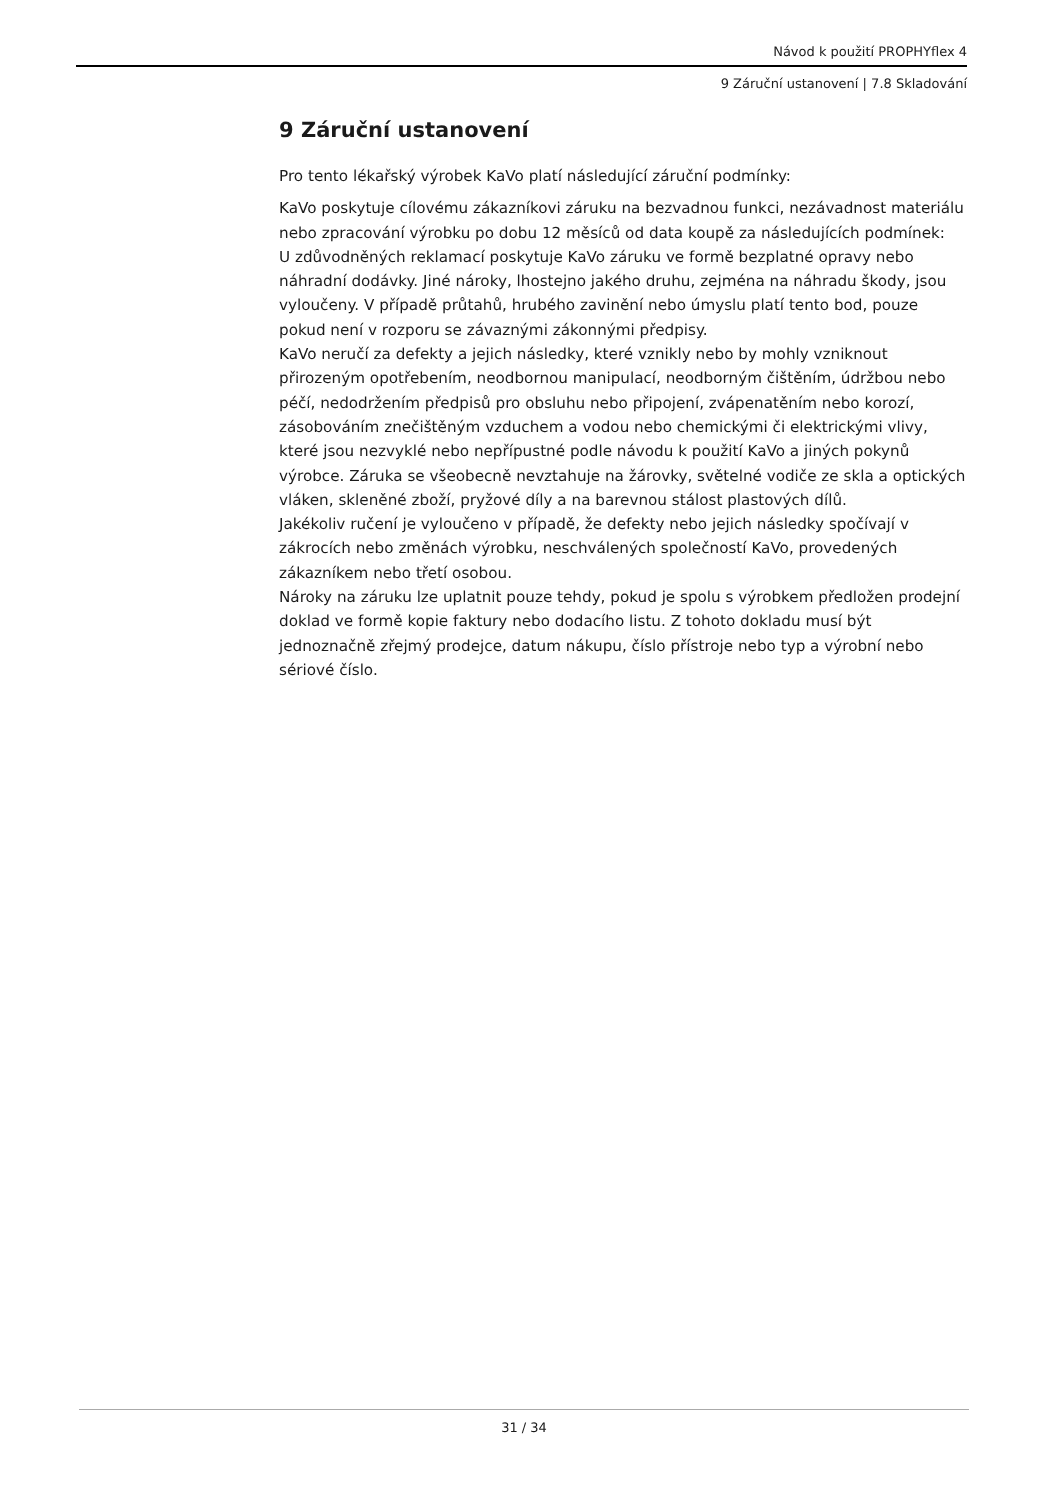Návod k použití PROPHYflex 4
9 Záruční ustanovení | 7.8 Skladování
9 Záruční ustanovení
Pro tento lékařský výrobek KaVo platí následující záruční podmínky:
KaVo poskytuje cílovému zákazníkovi záruku na bezvadnou funkci, nezávadnost materiálu nebo zpracování výrobku po dobu 12 měsíců od data koupě za následujících podmínek:
U zdůvodněných reklamací poskytuje KaVo záruku ve formě bezplatné opravy nebo náhradní dodávky. Jiné nároky, lhostejno jakého druhu, zejména na náhradu škody, jsou vyloučeny. V případě průtahů, hrubého zavinění nebo úmyslu platí tento bod, pouze pokud není v rozporu se závaznými zákonnými předpisy.
KaVo neručí za defekty a jejich následky, které vznikly nebo by mohly vzniknout přirozeným opotřebením, neodbornou manipulací, neodborným čištěním, údržbou nebo péčí, nedodržením předpisů pro obsluhu nebo připojení, zvápenatěním nebo korozí, zásobováním znečištěným vzduchem a vodou nebo chemickými či elektrickými vlivy, které jsou nezvyklé nebo nepřípustné podle návodu k použití KaVo a jiných pokynů výrobce. Záruka se všeobecně nevztahuje na žárovky, světelné vodiče ze skla a optických vláken, skleněné zboží, pryžové díly a na barevnou stálost plastových dílů.
Jakékoliv ručení je vyloučeno v případě, že defekty nebo jejich následky spočívají v zákrocích nebo změnách výrobku, neschválených společností KaVo, provedených zákazníkem nebo třetí osobou.
Nároky na záruku lze uplatnit pouze tehdy, pokud je spolu s výrobkem předložen prodejní doklad ve formě kopie faktury nebo dodacího listu. Z tohoto dokladu musí být jednoznačně zřejmý prodejce, datum nákupu, číslo přístroje nebo typ a výrobní nebo sériové číslo.
31 / 34